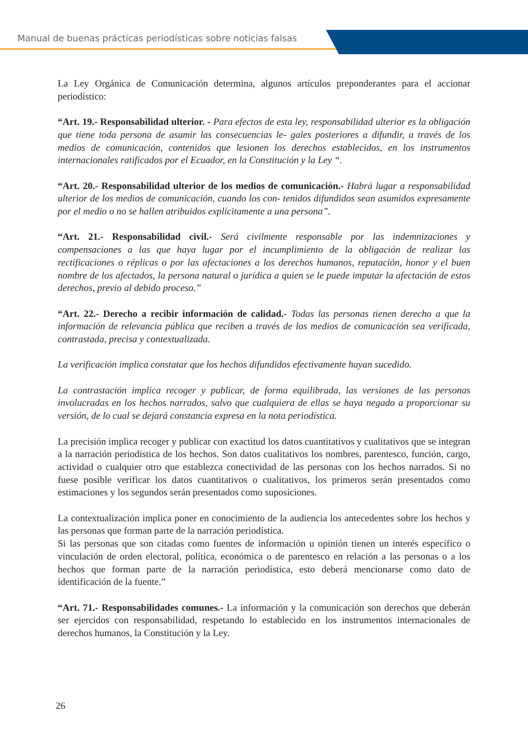Manual de buenas prácticas periodísticas sobre noticias falsas
La Ley Orgánica de Comunicación determina, algunos artículos preponderantes para el accionar periodístico:
“Art. 19.- Responsabilidad ulterior. - Para efectos de esta ley, responsabilidad ulterior es la obligación que tiene toda persona de asumir las consecuencias le- gales posteriores a difundir, a través de los medios de comunicación, contenidos que lesionen los derechos establecidos, en los instrumentos internacionales ratificados por el Ecuador, en la Constitución y la Ley “.
“Art. 20.- Responsabilidad ulterior de los medios de comunicación.- Habrá lugar a responsabilidad ulterior de los medios de comunicación, cuando los con- tenidos difundidos sean asumidos expresamente por el medio o no se hallen atribuidos explícitamente a una persona”.
“Art. 21.- Responsabilidad civil.- Será civilmente responsable por las indemnizaciones y compensaciones a las que haya lugar por el incumplimiento de la obligación de realizar las rectificaciones o réplicas o por las afectaciones a los derechos humanos, reputación, honor y el buen nombre de los afectados, la persona natural o jurídica a quien se le puede imputar la afectación de estos derechos, previo al debido proceso.”
“Art. 22.- Derecho a recibir información de calidad.- Todas las personas tienen derecho a que la información de relevancia pública que reciben a través de los medios de comunicación sea verificada, contrastada, precisa y contextualizada.
La verificación implica constatar que los hechos difundidos efectivamente hayan sucedido.
La contrastación implica recoger y publicar, de forma equilibrada, las versiones de las personas involucradas en los hechos narrados, salvo que cualquiera de ellas se haya negado a proporcionar su versión, de lo cual se dejará constancia expresa en la nota periodística.
La precisión implica recoger y publicar con exactitud los datos cuantitativos y cualitativos que se integran a la narración periodística de los hechos. Son datos cualitativos los nombres, parentesco, función, cargo, actividad o cualquier otro que establezca conectividad de las personas con los hechos narrados. Si no fuese posible verificar los datos cuantitativos o cualitativos, los primeros serán presentados como estimaciones y los segundos serán presentados como suposiciones.
La contextualización implica poner en conocimiento de la audiencia los antecedentes sobre los hechos y las personas que forman parte de la narración periodística.
Si las personas que son citadas como fuentes de información u opinión tienen un interés específico o vinculación de orden electoral, política, económica o de parentesco en relación a las personas o a los hechos que forman parte de la narración periodística, esto deberá mencionarse como dato de identificación de la fuente.”
“Art. 71.- Responsabilidades comunes.- La información y la comunicación son derechos que deberán ser ejercidos con responsabilidad, respetando lo establecido en los instrumentos internacionales de derechos humanos, la Constitución y la Ley.
26